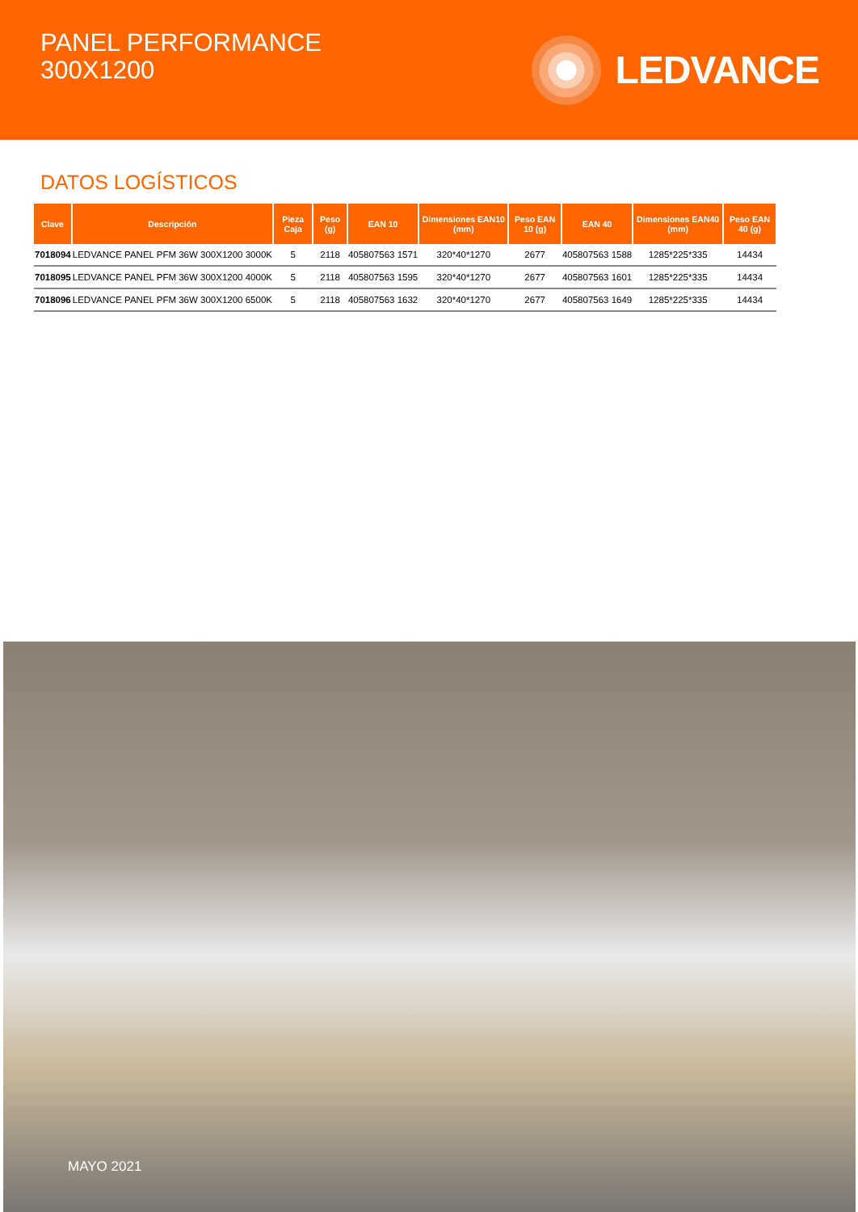PANEL PERFORMANCE
300X1200
LEDVANCE
DATOS LOGÍSTICOS
| Clave | Descripción | Pieza Caja | Peso (g) | EAN 10 | Dimensiones EAN10 (mm) | Peso EAN 10 (g) | EAN 40 | Dimensiones EAN40 (mm) | Peso EAN 40 (g) |
| --- | --- | --- | --- | --- | --- | --- | --- | --- | --- |
| 7018094 | LEDVANCE PANEL PFM 36W 300X1200 3000K | 5 | 2118 | 405807563 1571 | 320*40*1270 | 2677 | 405807563 1588 | 1285*225*335 | 14434 |
| 7018095 | LEDVANCE PANEL PFM 36W 300X1200 4000K | 5 | 2118 | 405807563 1595 | 320*40*1270 | 2677 | 405807563 1601 | 1285*225*335 | 14434 |
| 7018096 | LEDVANCE PANEL PFM 36W 300X1200 6500K | 5 | 2118 | 405807563 1632 | 320*40*1270 | 2677 | 405807563 1649 | 1285*225*335 | 14434 |
MAYO 2021